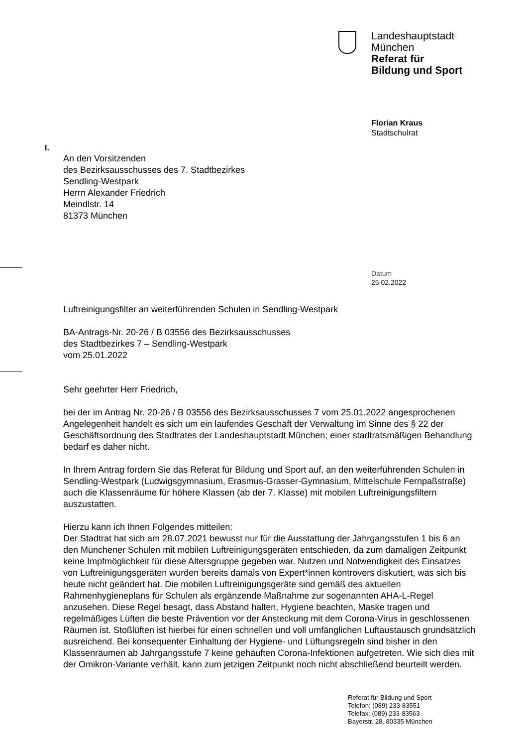Landeshauptstadt
München
Referat für
Bildung und Sport
Florian Kraus
Stadtschulrat
I.
An den Vorsitzenden
des Bezirksausschusses des 7. Stadtbezirkes
Sendling-Westpark
Herrn Alexander Friedrich
Meindlstr. 14
81373 München
Datum
25.02.2022
Luftreinigungsfilter an weiterführenden Schulen in Sendling-Westpark
BA-Antrags-Nr. 20-26 / B 03556 des Bezirksausschusses
des Stadtbezirkes 7 – Sendling-Westpark
vom 25.01.2022
Sehr geehrter Herr Friedrich,
bei der im Antrag Nr. 20-26 / B 03556 des Bezirksausschusses 7 vom 25.01.2022 angesprochenen Angelegenheit handelt es sich um ein laufendes Geschäft der Verwaltung im Sinne des § 22 der Geschäftsordnung des Stadtrates der Landeshauptstadt München; einer stadtratsmäßigen Behandlung bedarf es daher nicht.
In Ihrem Antrag fordern Sie das Referat für Bildung und Sport auf, an den weiterführenden Schulen in Sendling-Westpark (Ludwigsgymnasium, Erasmus-Grasser-Gymnasium, Mittelschule Fernpaßstraße) auch die Klassenräume für höhere Klassen (ab der 7. Klasse) mit mobilen Luftreinigungsfiltern auszustatten.
Hierzu kann ich Ihnen Folgendes mitteilen:
Der Stadtrat hat sich am 28.07.2021 bewusst nur für die Ausstattung der Jahrgangsstufen 1 bis 6 an den Münchener Schulen mit mobilen Luftreinigungsgeräten entschieden, da zum damaligen Zeitpunkt keine Impfmöglichkeit für diese Altersgruppe gegeben war. Nutzen und Notwendigkeit des Einsatzes von Luftreinigungsgeräten wurden bereits damals von Expert*innen kontrovers diskutiert, was sich bis heute nicht geändert hat. Die mobilen Luftreinigungsgeräte sind gemäß des aktuellen Rahmenhygieneplans für Schulen als ergänzende Maßnahme zur sogenannten AHA-L-Regel anzusehen. Diese Regel besagt, dass Abstand halten, Hygiene beachten, Maske tragen und regelmäßiges Lüften die beste Prävention vor der Ansteckung mit dem Corona-Virus in geschlossenen Räumen ist. Stoßlüften ist hierbei für einen schnellen und voll umfänglichen Luftaustausch grundsätzlich ausreichend. Bei konsequenter Einhaltung der Hygiene- und Lüftungsregeln sind bisher in den Klassenräumen ab Jahrgangsstufe 7 keine gehäuften Corona-Infektionen aufgetreten. Wie sich dies mit der Omikron-Variante verhält, kann zum jetzigen Zeitpunkt noch nicht abschließend beurteilt werden.
Referat für Bildung und Sport
Telefon: (089) 233-83551
Telefax: (089) 233-83563
Bayerstr. 28, 80335 München